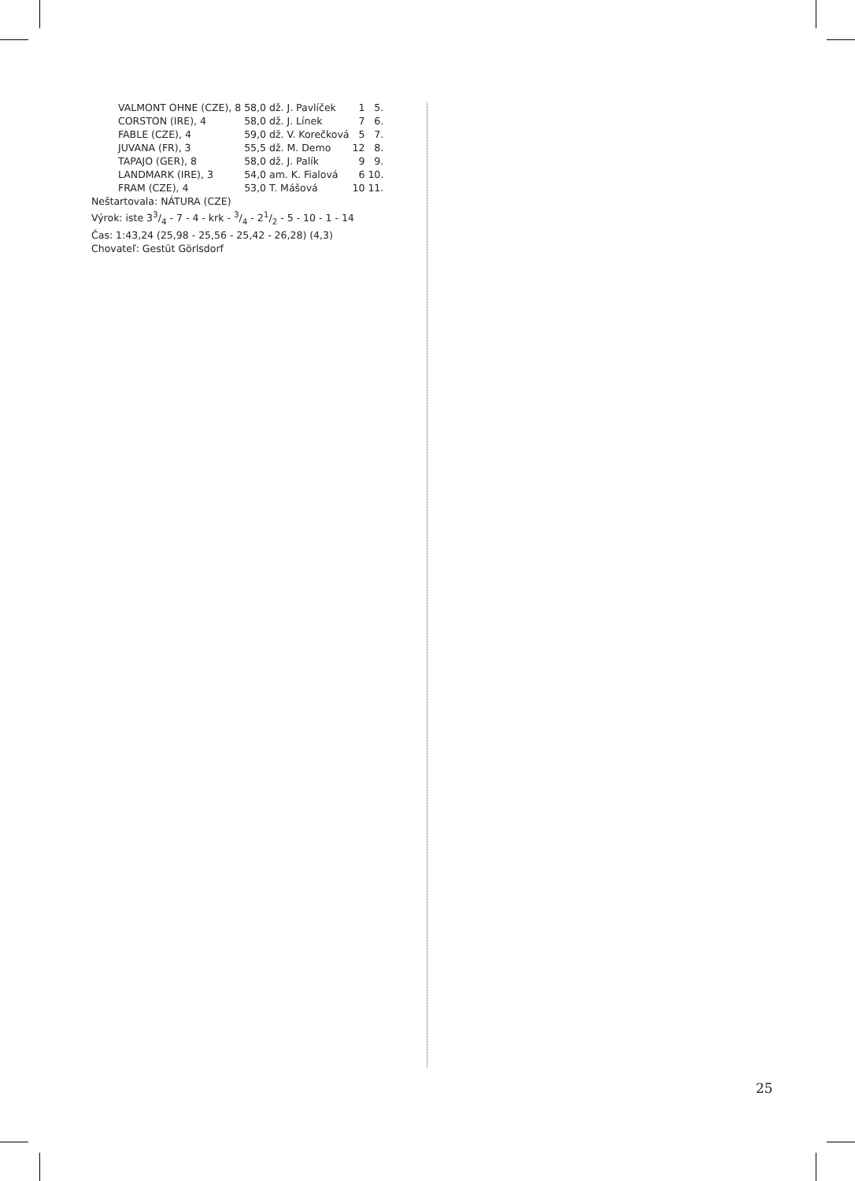| VALMONT OHNE (CZE), 8 | 58,0 | dž. J. Pavlíček | 1 | 5. |
| CORSTON (IRE), 4 | 58,0 | dž. J. Línek | 7 | 6. |
| FABLE (CZE), 4 | 59,0 | dž. V. Korečková | 5 | 7. |
| JUVANA (FR), 3 | 55,5 | dž. M. Demo | 12 | 8. |
| TAPAJO (GER), 8 | 58,0 | dž. J. Palík | 9 | 9. |
| LANDMARK (IRE), 3 | 54,0 | am. K. Fialová | 6 | 10. |
| FRAM (CZE), 4 | 53,0 | T. Mášová | 10 | 11. |
Neštartovala: NÁTURA (CZE)
Výrok: iste 33/4 - 7 - 4 - krk - 3/4 - 21/2 - 5 - 10 - 1 - 14
Čas: 1:43,24 (25,98 - 25,56 - 25,42 - 26,28) (4,3)
Chovateľ: Gestüt Görlsdorf
25